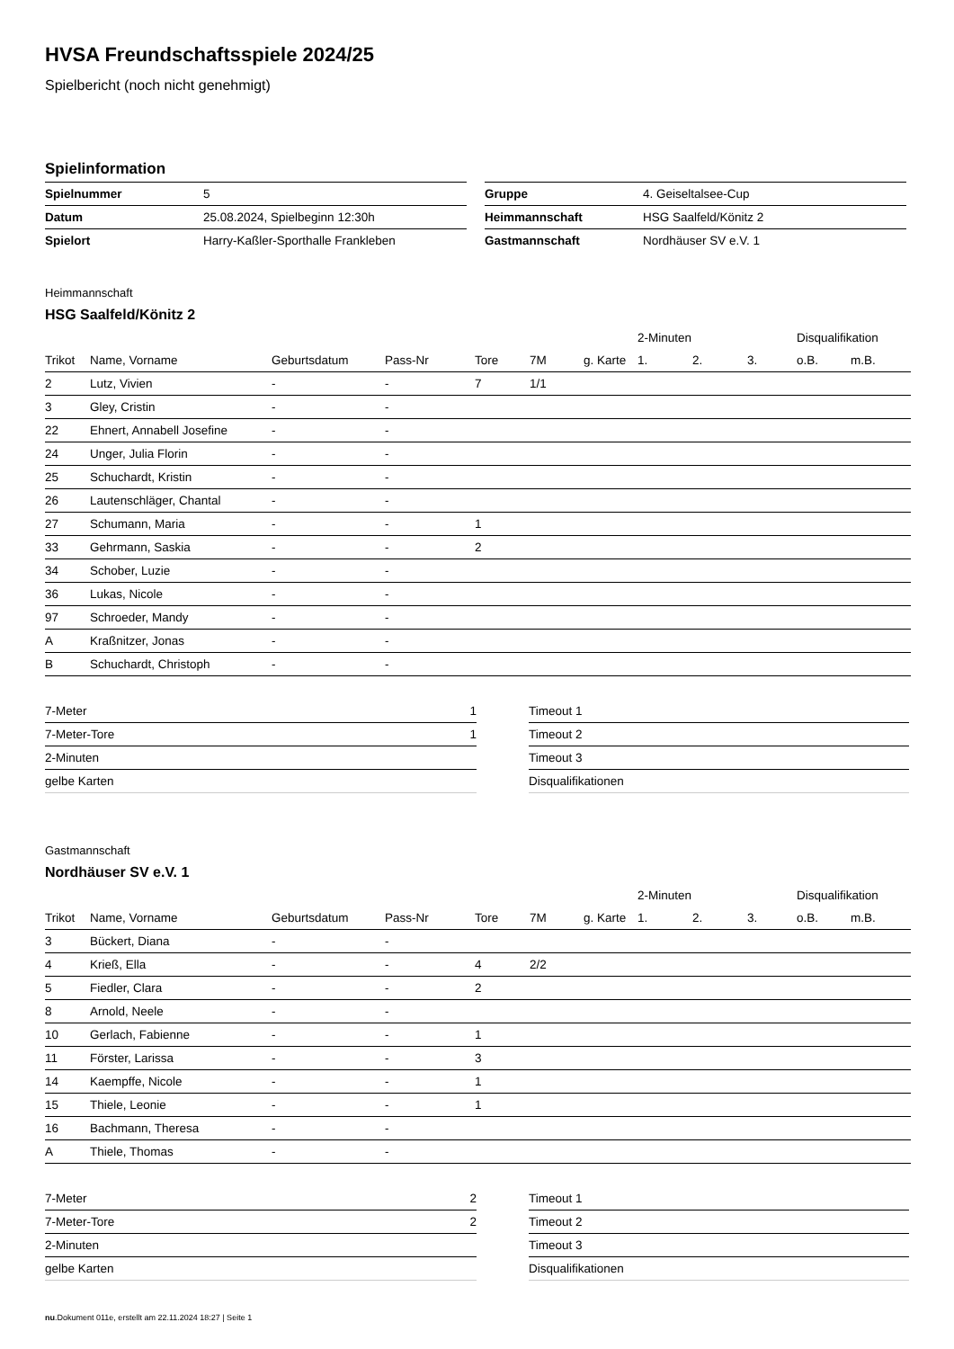HVSA Freundschaftsspiele 2024/25
Spielbericht (noch nicht genehmigt)
Spielinformation
| Spielnummer | 5 |
| Datum | 25.08.2024, Spielbeginn 12:30h |
| Spielort | Harry-Kaßler-Sporthalle Frankleben |
| Gruppe | 4. Geiseltalsee-Cup |
| Heimmannschaft | HSG Saalfeld/Könitz 2 |
| Gastmannschaft | Nordhäuser SV e.V. 1 |
Heimmannschaft
HSG Saalfeld/Könitz 2
| | | | | | | | 2-Minuten | | | Disqualifikation | |
| --- | --- | --- | --- | --- | --- | --- | --- | --- | --- | --- | --- |
| Trikot | Name, Vorname | Geburtsdatum | Pass-Nr | Tore | 7M | g. Karte | 1. | 2. | 3. | o.B. | m.B. |
| 2 | Lutz, Vivien | - | - | 7 | 1/1 | | | | | | |
| 3 | Gley, Cristin | - | - | | | | | | | | |
| 22 | Ehnert, Annabell Josefine | - | - | | | | | | | | |
| 24 | Unger, Julia Florin | - | - | | | | | | | | |
| 25 | Schuchardt, Kristin | - | - | | | | | | | | |
| 26 | Lautenschläger, Chantal | - | - | | | | | | | | |
| 27 | Schumann, Maria | - | - | 1 | | | | | | | |
| 33 | Gehrmann, Saskia | - | - | 2 | | | | | | | |
| 34 | Schober, Luzie | - | - | | | | | | | | |
| 36 | Lukas, Nicole | - | - | | | | | | | | |
| 97 | Schroeder, Mandy | - | - | | | | | | | | |
| A | Kraßnitzer, Jonas | - | - | | | | | | | | |
| B | Schuchardt, Christoph | - | - | | | | | | | | |
| 7-Meter | 1 |
| 7-Meter-Tore | 1 |
| 2-Minuten | |
| gelbe Karten | |
| Timeout 1 |
| Timeout 2 |
| Timeout 3 |
| Disqualifikationen |
Gastmannschaft
Nordhäuser SV e.V. 1
| | | | | | | | 2-Minuten | | | Disqualifikation | |
| --- | --- | --- | --- | --- | --- | --- | --- | --- | --- | --- | --- |
| Trikot | Name, Vorname | Geburtsdatum | Pass-Nr | Tore | 7M | g. Karte | 1. | 2. | 3. | o.B. | m.B. |
| 3 | Bückert, Diana | - | - | | | | | | | | |
| 4 | Krieß, Ella | - | - | 4 | 2/2 | | | | | | |
| 5 | Fiedler, Clara | - | - | 2 | | | | | | | |
| 8 | Arnold, Neele | - | - | | | | | | | | |
| 10 | Gerlach, Fabienne | - | - | 1 | | | | | | | |
| 11 | Förster, Larissa | - | - | 3 | | | | | | | |
| 14 | Kaempffe, Nicole | - | - | 1 | | | | | | | |
| 15 | Thiele, Leonie | - | - | 1 | | | | | | | |
| 16 | Bachmann, Theresa | - | - | | | | | | | | |
| A | Thiele, Thomas | - | - | | | | | | | | |
| 7-Meter | 2 |
| 7-Meter-Tore | 2 |
| 2-Minuten | |
| gelbe Karten | |
| Timeout 1 |
| Timeout 2 |
| Timeout 3 |
| Disqualifikationen |
nu.Dokument 011e, erstellt am 22.11.2024 18:27 | Seite 1